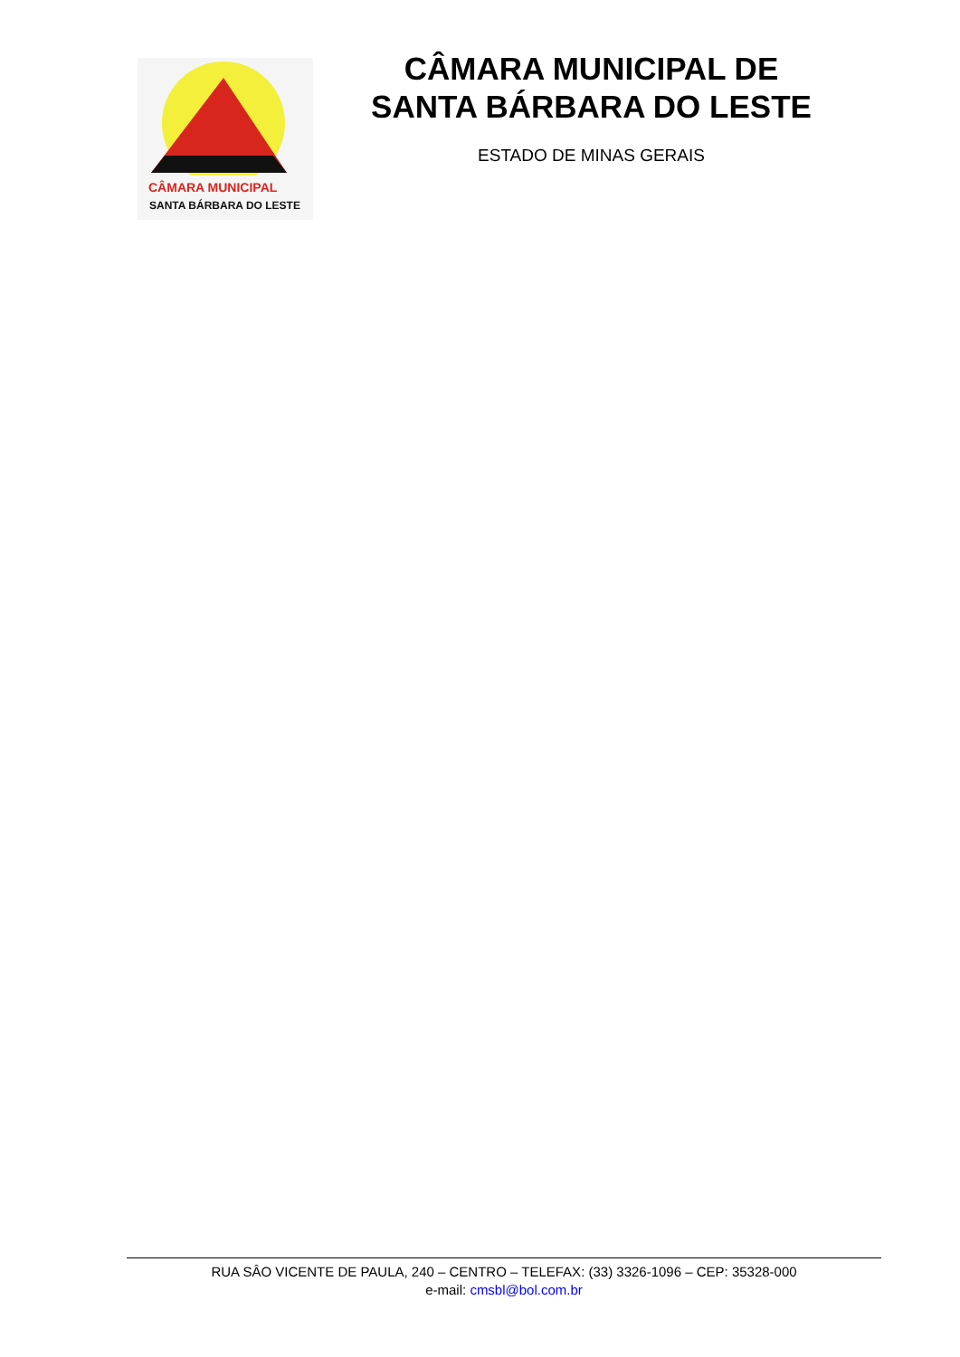CÂMARA MUNICIPAL
SANTA BÁRBARA DO LESTE
CÂMARA MUNICIPAL DE
SANTA BÁRBARA DO LESTE
ESTADO DE MINAS GERAIS
RUA SÂO VICENTE DE PAULA, 240 – CENTRO – TELEFAX: (33) 3326-1096 – CEP: 35328-000
e-mail: cmsbl@bol.com.br